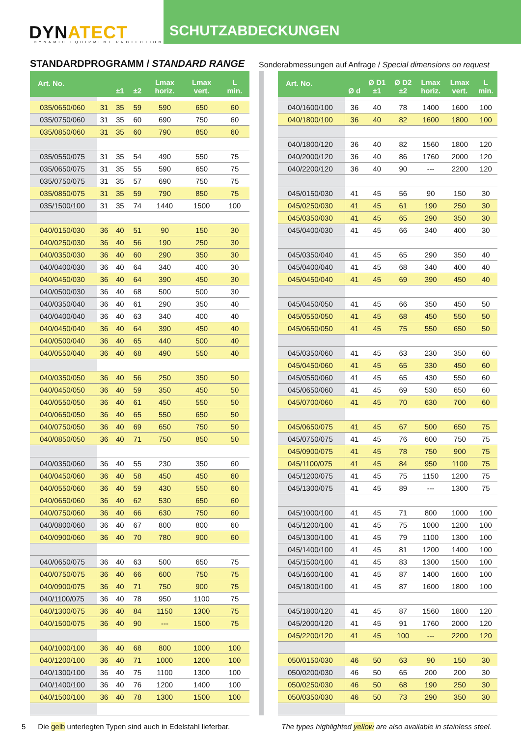DYNATECT
DYNAMIC EQUIPMENT PROTECTION
SCHUTZABDECKUNGEN
STANDARDPROGRAMM / STANDARD RANGE
Sonderabmessungen auf Anfrage / Special dimensions on request
| Art. No. | | ±1 | ±2 | Lmax horiz. | Lmax vert. | L min. |
| --- | --- | --- | --- | --- | --- | --- |
| 035/0650/060 | 31 | 35 | 59 | 590 | 650 | 60 |
| 035/0750/060 | 31 | 35 | 60 | 690 | 750 | 60 |
| 035/0850/060 | 31 | 35 | 60 | 790 | 850 | 60 |
| 035/0550/075 | 31 | 35 | 54 | 490 | 550 | 75 |
| 035/0650/075 | 31 | 35 | 55 | 590 | 650 | 75 |
| 035/0750/075 | 31 | 35 | 57 | 690 | 750 | 75 |
| 035/0850/075 | 31 | 35 | 59 | 790 | 850 | 75 |
| 035/1500/100 | 31 | 35 | 74 | 1440 | 1500 | 100 |
| 040/0150/030 | 36 | 40 | 51 | 90 | 150 | 30 |
| 040/0250/030 | 36 | 40 | 56 | 190 | 250 | 30 |
| 040/0350/030 | 36 | 40 | 60 | 290 | 350 | 30 |
| 040/0400/030 | 36 | 40 | 64 | 340 | 400 | 30 |
| 040/0450/030 | 36 | 40 | 64 | 390 | 450 | 30 |
| 040/0500/030 | 36 | 40 | 68 | 500 | 500 | 30 |
| 040/0350/040 | 36 | 40 | 61 | 290 | 350 | 40 |
| 040/0400/040 | 36 | 40 | 63 | 340 | 400 | 40 |
| 040/0450/040 | 36 | 40 | 64 | 390 | 450 | 40 |
| 040/0500/040 | 36 | 40 | 65 | 440 | 500 | 40 |
| 040/0550/040 | 36 | 40 | 68 | 490 | 550 | 40 |
| 040/0350/050 | 36 | 40 | 56 | 250 | 350 | 50 |
| 040/0450/050 | 36 | 40 | 59 | 350 | 450 | 50 |
| 040/0550/050 | 36 | 40 | 61 | 450 | 550 | 50 |
| 040/0650/050 | 36 | 40 | 65 | 550 | 650 | 50 |
| 040/0750/050 | 36 | 40 | 69 | 650 | 750 | 50 |
| 040/0850/050 | 36 | 40 | 71 | 750 | 850 | 50 |
| 040/0350/060 | 36 | 40 | 55 | 230 | 350 | 60 |
| 040/0450/060 | 36 | 40 | 58 | 450 | 450 | 60 |
| 040/0550/060 | 36 | 40 | 59 | 430 | 550 | 60 |
| 040/0650/060 | 36 | 40 | 62 | 530 | 650 | 60 |
| 040/0750/060 | 36 | 40 | 66 | 630 | 750 | 60 |
| 040/0800/060 | 36 | 40 | 67 | 800 | 800 | 60 |
| 040/0900/060 | 36 | 40 | 70 | 780 | 900 | 60 |
| 040/0650/075 | 36 | 40 | 63 | 500 | 650 | 75 |
| 040/0750/075 | 36 | 40 | 66 | 600 | 750 | 75 |
| 040/0900/075 | 36 | 40 | 71 | 750 | 900 | 75 |
| 040/1100/075 | 36 | 40 | 78 | 950 | 1100 | 75 |
| 040/1300/075 | 36 | 40 | 84 | 1150 | 1300 | 75 |
| 040/1500/075 | 36 | 40 | 90 | --- | 1500 | 75 |
| 040/1000/100 | 36 | 40 | 68 | 800 | 1000 | 100 |
| 040/1200/100 | 36 | 40 | 71 | 1000 | 1200 | 100 |
| 040/1300/100 | 36 | 40 | 75 | 1100 | 1300 | 100 |
| 040/1400/100 | 36 | 40 | 76 | 1200 | 1400 | 100 |
| 040/1500/100 | 36 | 40 | 78 | 1300 | 1500 | 100 |
| Art. No. | Ø d | Ø D1 ±1 | Ø D2 ±2 | Lmax horiz. | Lmax vert. | L min. |
| --- | --- | --- | --- | --- | --- | --- |
| 040/1600/100 | 36 | 40 | 78 | 1400 | 1600 | 100 |
| 040/1800/100 | 36 | 40 | 82 | 1600 | 1800 | 100 |
| 040/1800/120 | 36 | 40 | 82 | 1560 | 1800 | 120 |
| 040/2000/120 | 36 | 40 | 86 | 1760 | 2000 | 120 |
| 040/2200/120 | 36 | 40 | 90 | --- | 2200 | 120 |
| 045/0150/030 | 41 | 45 | 56 | 90 | 150 | 30 |
| 045/0250/030 | 41 | 45 | 61 | 190 | 250 | 30 |
| 045/0350/030 | 41 | 45 | 65 | 290 | 350 | 30 |
| 045/0400/030 | 41 | 45 | 66 | 340 | 400 | 30 |
| 045/0350/040 | 41 | 45 | 65 | 290 | 350 | 40 |
| 045/0400/040 | 41 | 45 | 68 | 340 | 400 | 40 |
| 045/0450/040 | 41 | 45 | 69 | 390 | 450 | 40 |
| 045/0450/050 | 41 | 45 | 66 | 350 | 450 | 50 |
| 045/0550/050 | 41 | 45 | 68 | 450 | 550 | 50 |
| 045/0650/050 | 41 | 45 | 75 | 550 | 650 | 50 |
| 045/0350/060 | 41 | 45 | 63 | 230 | 350 | 60 |
| 045/0450/060 | 41 | 45 | 65 | 330 | 450 | 60 |
| 045/0550/060 | 41 | 45 | 65 | 430 | 550 | 60 |
| 045/0650/060 | 41 | 45 | 69 | 530 | 650 | 60 |
| 045/0700/060 | 41 | 45 | 70 | 630 | 700 | 60 |
| 045/0650/075 | 41 | 45 | 67 | 500 | 650 | 75 |
| 045/0750/075 | 41 | 45 | 76 | 600 | 750 | 75 |
| 045/0900/075 | 41 | 45 | 78 | 750 | 900 | 75 |
| 045/1100/075 | 41 | 45 | 84 | 950 | 1100 | 75 |
| 045/1200/075 | 41 | 45 | 75 | 1150 | 1200 | 75 |
| 045/1300/075 | 41 | 45 | 89 | --- | 1300 | 75 |
| 045/1000/100 | 41 | 45 | 71 | 800 | 1000 | 100 |
| 045/1200/100 | 41 | 45 | 75 | 1000 | 1200 | 100 |
| 045/1300/100 | 41 | 45 | 79 | 1100 | 1300 | 100 |
| 045/1400/100 | 41 | 45 | 81 | 1200 | 1400 | 100 |
| 045/1500/100 | 41 | 45 | 83 | 1300 | 1500 | 100 |
| 045/1600/100 | 41 | 45 | 87 | 1400 | 1600 | 100 |
| 045/1800/100 | 41 | 45 | 87 | 1600 | 1800 | 100 |
| 045/1800/120 | 41 | 45 | 87 | 1560 | 1800 | 120 |
| 045/2000/120 | 41 | 45 | 91 | 1760 | 2000 | 120 |
| 045/2200/120 | 41 | 45 | 100 | --- | 2200 | 120 |
| 050/0150/030 | 46 | 50 | 63 | 90 | 150 | 30 |
| 050/0200/030 | 46 | 50 | 65 | 200 | 200 | 30 |
| 050/0250/030 | 46 | 50 | 68 | 190 | 250 | 30 |
| 050/0350/030 | 46 | 50 | 73 | 290 | 350 | 30 |
5 Die gelb unterlegten Typen sind auch in Edelstahl lieferbar.
The types highlighted yellow are also available in stainless steel.